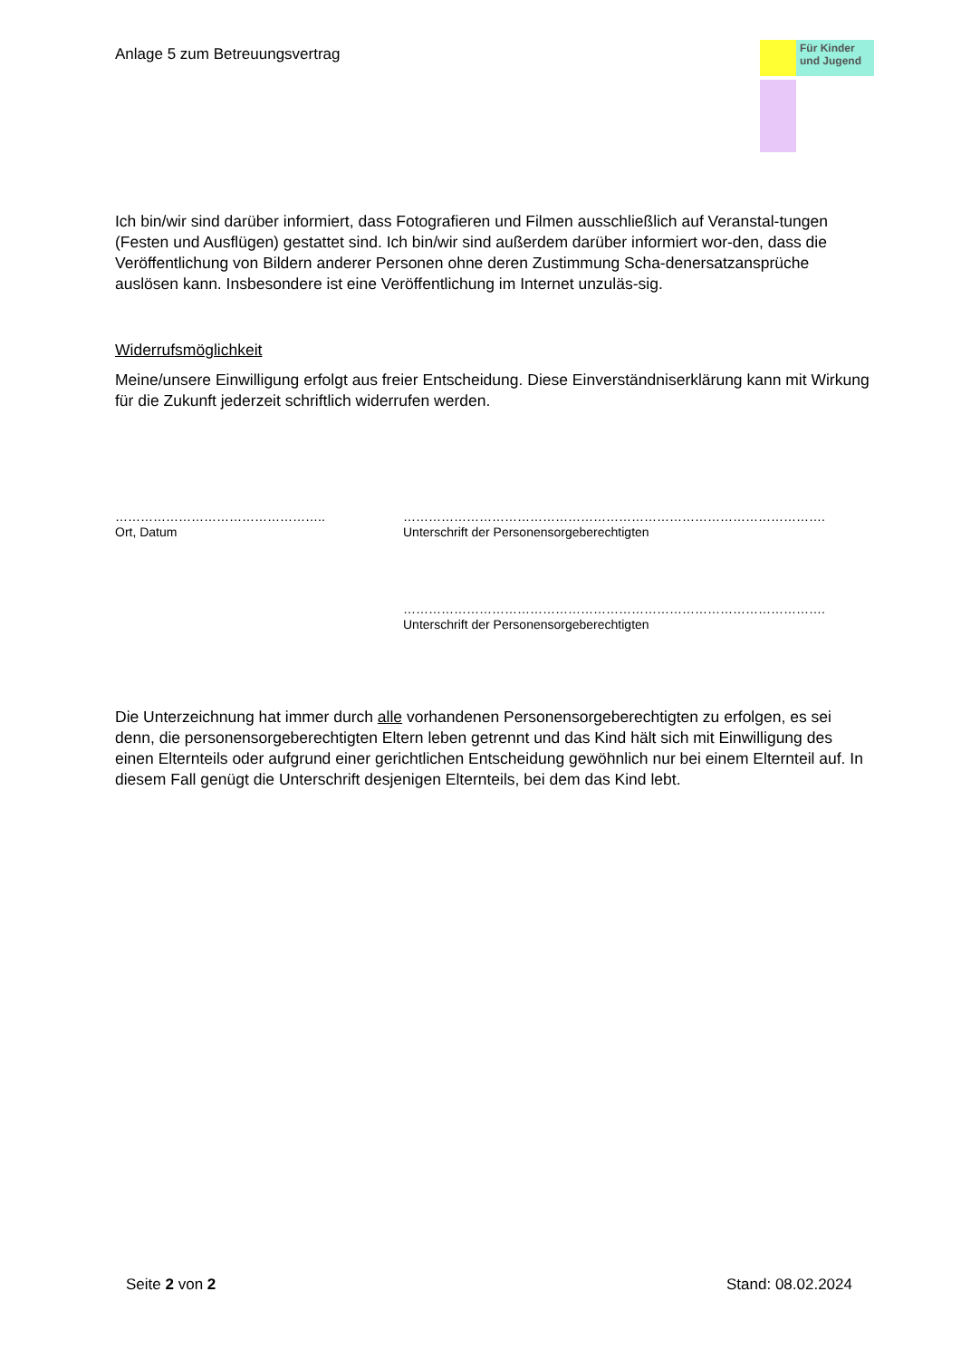Anlage 5 zum Betreuungsvertrag
Für Kinder und Jugend
Ich bin/wir sind darüber informiert, dass Fotografieren und Filmen ausschließlich auf Veranstal-tungen (Festen und Ausflügen) gestattet sind. Ich bin/wir sind außerdem darüber informiert wor-den, dass die Veröffentlichung von Bildern anderer Personen ohne deren Zustimmung Scha-denersatzansprüche auslösen kann. Insbesondere ist eine Veröffentlichung im Internet unzuläs-sig.
Widerrufsmöglichkeit
Meine/unsere Einwilligung erfolgt aus freier Entscheidung. Diese Einverständniserklärung kann mit Wirkung für die Zukunft jederzeit schriftlich widerrufen werden.
…………………………………………..
Ort, Datum
……………………………………………………………………………………….
Unterschrift der Personensorgeberechtigten
……………………………………………………………………………………….
Unterschrift der Personensorgeberechtigten
Die Unterzeichnung hat immer durch alle vorhandenen Personensorgeberechtigten zu erfolgen, es sei denn, die personensorgeberechtigten Eltern leben getrennt und das Kind hält sich mit Einwilligung des einen Elternteils oder aufgrund einer gerichtlichen Entscheidung gewöhnlich nur bei einem Elternteil auf. In diesem Fall genügt die Unterschrift desjenigen Elternteils, bei dem das Kind lebt.
Seite 2 von 2 Stand: 08.02.2024